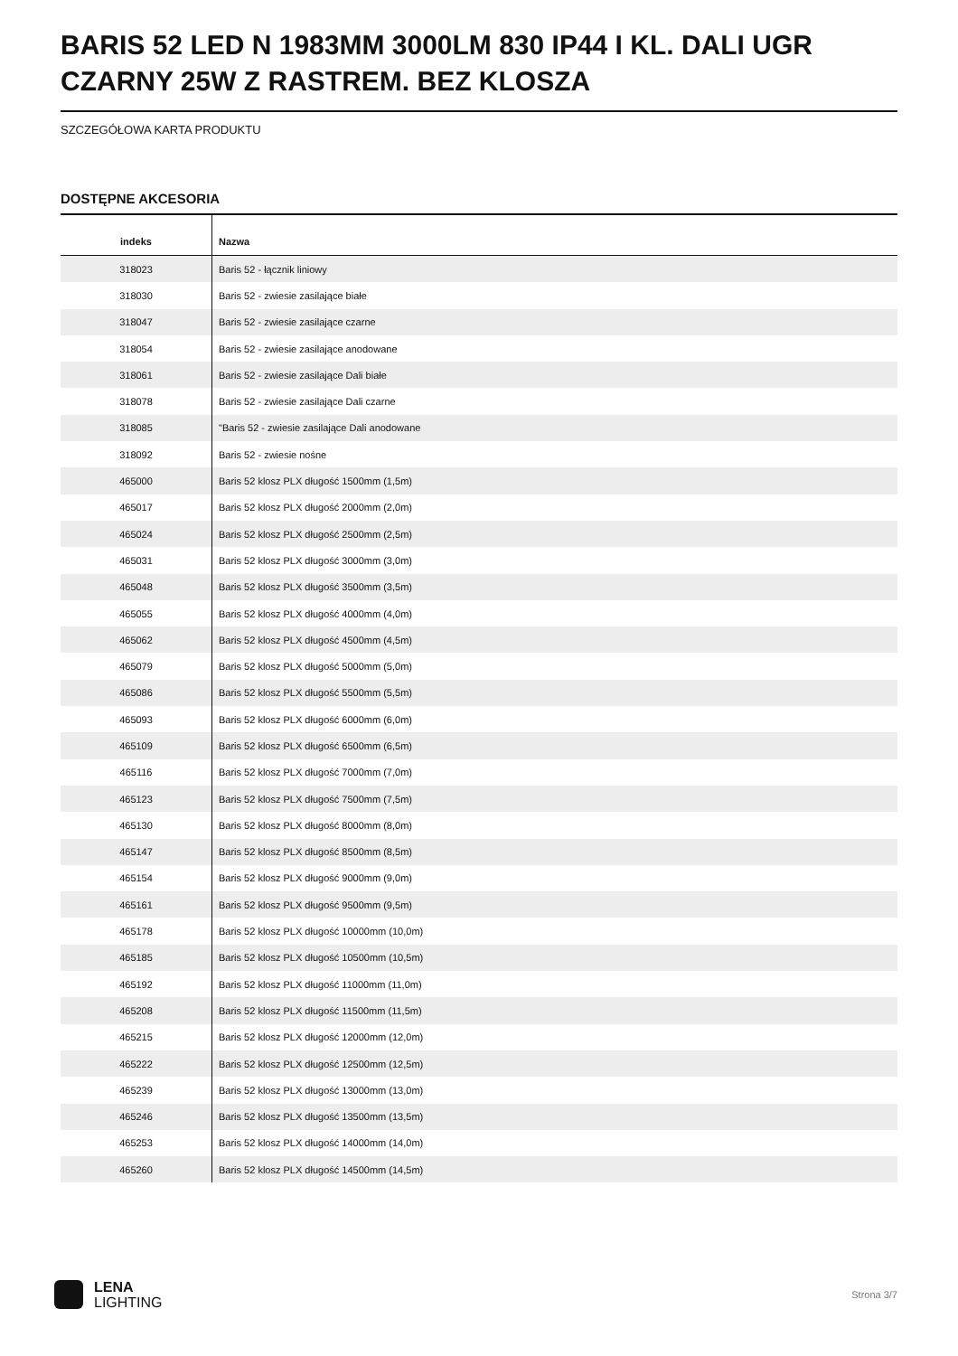BARIS 52 LED N 1983MM 3000LM 830 IP44 I KL. DALI UGR CZARNY 25W Z RASTREM. BEZ KLOSZA
SZCZEGÓŁOWA KARTA PRODUKTU
DOSTĘPNE AKCESORIA
| indeks | Nazwa |
| --- | --- |
| 318023 | Baris 52 - łącznik liniowy |
| 318030 | Baris 52 - zwiesie zasilające białe |
| 318047 | Baris 52 - zwiesie zasilające czarne |
| 318054 | Baris 52 - zwiesie zasilające anodowane |
| 318061 | Baris 52 - zwiesie zasilające Dali białe |
| 318078 | Baris 52 - zwiesie zasilające Dali czarne |
| 318085 | "Baris 52 - zwiesie zasilające Dali anodowane |
| 318092 | Baris 52 - zwiesie nośne |
| 465000 | Baris 52 klosz PLX długość 1500mm (1,5m) |
| 465017 | Baris 52 klosz PLX długość 2000mm (2,0m) |
| 465024 | Baris 52 klosz PLX długość 2500mm (2,5m) |
| 465031 | Baris 52 klosz PLX długość 3000mm (3,0m) |
| 465048 | Baris 52 klosz PLX długość 3500mm (3,5m) |
| 465055 | Baris 52 klosz PLX długość 4000mm (4,0m) |
| 465062 | Baris 52 klosz PLX długość 4500mm (4,5m) |
| 465079 | Baris 52 klosz PLX długość 5000mm (5,0m) |
| 465086 | Baris 52 klosz PLX długość 5500mm (5,5m) |
| 465093 | Baris 52 klosz PLX długość 6000mm (6,0m) |
| 465109 | Baris 52 klosz PLX długość 6500mm (6,5m) |
| 465116 | Baris 52 klosz PLX długość 7000mm (7,0m) |
| 465123 | Baris 52 klosz PLX długość 7500mm (7,5m) |
| 465130 | Baris 52 klosz PLX długość 8000mm (8,0m) |
| 465147 | Baris 52 klosz PLX długość 8500mm (8,5m) |
| 465154 | Baris 52 klosz PLX długość 9000mm (9,0m) |
| 465161 | Baris 52 klosz PLX długość 9500mm (9,5m) |
| 465178 | Baris 52 klosz PLX długość 10000mm (10,0m) |
| 465185 | Baris 52 klosz PLX długość 10500mm (10,5m) |
| 465192 | Baris 52 klosz PLX długość 11000mm (11,0m) |
| 465208 | Baris 52 klosz PLX długość 11500mm (11,5m) |
| 465215 | Baris 52 klosz PLX długość 12000mm (12,0m) |
| 465222 | Baris 52 klosz PLX długość 12500mm (12,5m) |
| 465239 | Baris 52 klosz PLX długość 13000mm (13,0m) |
| 465246 | Baris 52 klosz PLX długość 13500mm (13,5m) |
| 465253 | Baris 52 klosz PLX długość 14000mm (14,0m) |
| 465260 | Baris 52 klosz PLX długość 14500mm (14,5m) |
LENA
LIGHTING
Strona 3/7